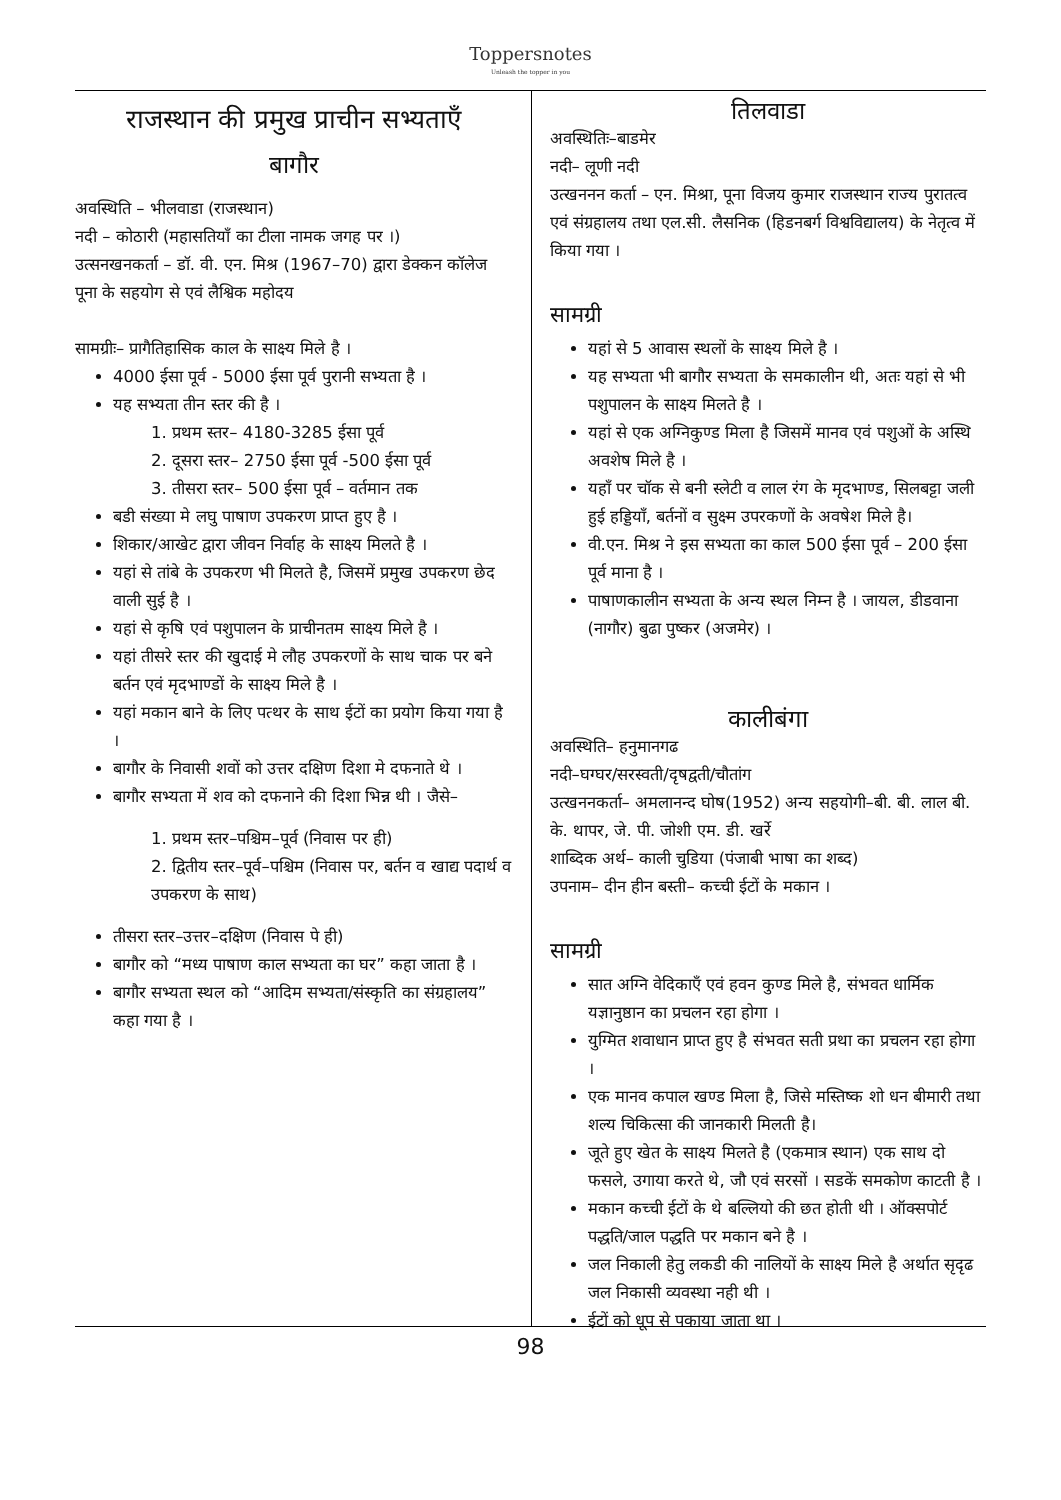Toppersnotes
Unleash the topper in you
राजस्थान की प्रमुख प्राचीन सभ्यताएँ
बागौर
अवस्थिति – भीलवाडा (राजस्थान)
नदी – कोठारी (महासतियाँ का टीला नामक जगह पर ।)
उत्सनखनकर्ता – डॉ. वी. एन. मिश्र (1967–70) द्वारा डेक्कन कॉलेज पूना के सहयोग से एवं लैश्विक महोदय
सामग्रीः– प्रागैतिहासिक काल के साक्ष्य मिले है ।
4000 ईसा पूर्व - 5000 ईसा पूर्व पुरानी सभ्यता है ।
यह सभ्यता तीन स्तर की है ।
1. प्रथम स्तर– 4180-3285 ईसा पूर्व
2. दूसरा स्तर– 2750 ईसा पूर्व -500 ईसा पूर्व
3. तीसरा स्तर– 500 ईसा पूर्व – वर्तमान तक
बडी संख्या मे लघु पाषाण उपकरण प्राप्त हुए है ।
शिकार/आखेट द्वारा जीवन निर्वाह के साक्ष्य मिलते है ।
यहां से तांबे के उपकरण भी मिलते है, जिसमें प्रमुख उपकरण छेद वाली सुई है ।
यहां से कृषि एवं पशुपालन के प्राचीनतम साक्ष्य मिले है ।
यहां तीसरे स्तर की खुदाई मे लौह उपकरणों के साथ चाक पर बने बर्तन एवं मृदभाण्डों के साक्ष्य मिले है ।
यहां मकान बाने के लिए पत्थर के साथ ईटों का प्रयोग किया गया है ।
बागौर के निवासी शवों को उत्तर दक्षिण दिशा मे दफनाते थे ।
बागौर सभ्यता में शव को दफनाने की दिशा भिन्न थी । जैसे–
1. प्रथम स्तर–पश्चिम–पूर्व (निवास पर ही)
2. द्वितीय स्तर–पूर्व–पश्चिम (निवास पर, बर्तन व खाद्य पदार्थ व उपकरण के साथ)
तीसरा स्तर–उत्तर–दक्षिण (निवास पे ही)
बागौर को “मध्य पाषाण काल सभ्यता का घर” कहा जाता है ।
बागौर सभ्यता स्थल को “आदिम सभ्यता/संस्कृति का संग्रहालय” कहा गया है ।
तिलवाडा
अवस्थितिः–बाडमेर
नदी– लूणी नदी
उत्खननन कर्ता – एन. मिश्रा, पूना विजय कुमार राजस्थान राज्य पुरातत्व एवं संग्रहालय तथा एल.सी. लैसनिक (हिडनबर्ग विश्वविद्यालय) के नेतृत्व में किया गया ।
सामग्री
यहां से 5 आवास स्थलों के साक्ष्य मिले है ।
यह सभ्यता भी बागौर सभ्यता के समकालीन थी, अतः यहां से भी पशुपालन के साक्ष्य मिलते है ।
यहां से एक अग्निकुण्ड मिला है जिसमें मानव एवं पशुओं के अस्थि अवशेष मिले है ।
यहाँ पर चॉक से बनी स्लेटी व लाल रंग के मृदभाण्ड, सिलबट्टा जली हुई हड्डियाँ, बर्तनों व सुक्ष्म उपरकणों के अवषेश मिले है।
वी.एन. मिश्र ने इस सभ्यता का काल 500 ईसा पूर्व – 200 ईसा पूर्व माना है ।
पाषाणकालीन सभ्यता के अन्य स्थल निम्न है । जायल, डीडवाना (नागौर) बुढा पुष्कर (अजमेर) ।
कालीबंगा
अवस्थिति– हनुमानगढ
नदी–घग्घर/सरस्वती/दृषद्वती/चौतांग
उत्खननकर्ता– अमलानन्द घोष(1952) अन्य सहयोगी–बी. बी. लाल बी. के. थापर, जे. पी. जोशी एम. डी. खर्रे
शाब्दिक अर्थ– काली चुडिया (पंजाबी भाषा का शब्द)
उपनाम– दीन हीन बस्ती– कच्ची ईटों के मकान ।
सामग्री
सात अग्नि वेदिकाएँ एवं हवन कुण्ड मिले है, संभवत धार्मिक यज्ञानुष्ठान का प्रचलन रहा होगा ।
युग्मित शवाधान प्राप्त हुए है संभवत सती प्रथा का प्रचलन रहा होगा ।
एक मानव कपाल खण्ड मिला है, जिसे मस्तिष्क शो धन बीमारी तथा शल्य चिकित्सा की जानकारी मिलती है।
जूते हुए खेत के साक्ष्य मिलते है (एकमात्र स्थान) एक साथ दो फसले, उगाया करते थे, जौ एवं सरसों । सडकें समकोण काटती है ।
मकान कच्ची ईटों के थे बल्लियो की छत होती थी । ऑक्सपोर्ट पद्धति/जाल पद्धति पर मकान बने है ।
जल निकाली हेतु लकडी की नालियों के साक्ष्य मिले है अर्थात सृदृढ जल निकासी व्यवस्था नही थी ।
ईटों को धूप से पकाया जाता था ।
98